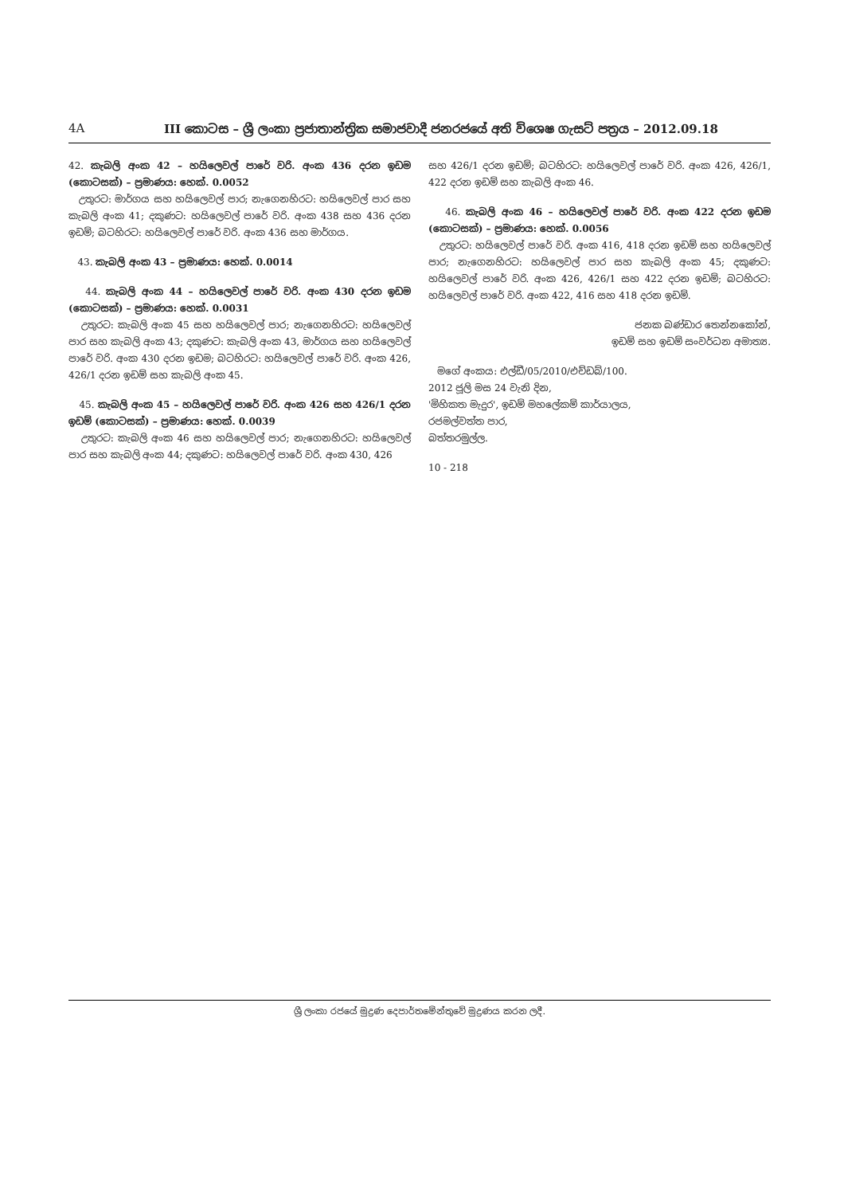4A III කොටස – ශ්‍රී ලංකා ප්‍රජාතාන්ත්‍රික සමාජවාදී ජනරජයේ අති විශෙෂ ගැසට් පත්‍රය – 2012.09.18
42. කැබලි අංක 42 – හයිලෙවල් පාරේ වරි. අංක 436 දරන ඉඩම (කොටසක්) – ප්‍රමාණය: හෙක්. 0.0052
උතුරට: මාර්ගය සහ හයිලෙවල් පාර; නැගෙනහිරට: හයිලෙවල් පාර සහ කැබලි අංක 41; දකුණට: හයිලෙවල් පාරේ වරි. අංක 438 සහ 436 දරන ඉඩම්; බටහිරට: හයිලෙවල් පාරේ වරි. අංක 436 සහ මාර්ගය.
43. කැබලි අංක 43 – ප්‍රමාණය: හෙක්. 0.0014
44. කැබලි අංක 44 – හයිලෙවල් පාරේ වරි. අංක 430 දරන ඉඩම (කොටසක්) – ප්‍රමාණය: හෙක්. 0.0031
උතුරට: කැබලි අංක 45 සහ හයිලෙවල් පාර; නැගෙනහිරට: හයිලෙවල් පාර සහ කැබලි අංක 43; දකුණට: කැබලි අංක 43, මාර්ගය සහ හයිලෙවල් පාරේ වරි. අංක 430 දරන ඉඩම; බටහිරට: හයිලෙවල් පාරේ වරි. අංක 426, 426/1 දරන ඉඩම් සහ කැබලි අංක 45.
45. කැබලි අංක 45 – හයිලෙවල් පාරේ වරි. අංක 426 සහ 426/1 දරන ඉඩම් (කොටසක්) – ප්‍රමාණය: හෙක්. 0.0039
උතුරට: කැබලි අංක 46 සහ හයිලෙවල් පාර; නැගෙනහිරට: හයිලෙවල් පාර සහ කැබලි අංක 44; දකුණට: හයිලෙවල් පාරේ වරි. අංක 430, 426
සහ 426/1 දරන ඉඩම්; බටහිරට: හයිලෙවල් පාරේ වරි. අංක 426, 426/1, 422 දරන ඉඩම් සහ කැබලි අංක 46.
46. කැබලි අංක 46 – හයිලෙවල් පාරේ වරි. අංක 422 දරන ඉඩම (කොටසක්) – ප්‍රමාණය: හෙක්. 0.0056
උතුරට: හයිලෙවල් පාරේ වරි. අංක 416, 418 දරන ඉඩම් සහ හයිලෙවල් පාර; නැගෙනහිරට: හයිලෙවල් පාර සහ කැබලි අංක 45; දකුණට: හයිලෙවල් පාරේ වරි. අංක 426, 426/1 සහ 422 දරන ඉඩම්; බටහිරට: හයිලෙවල් පාරේ වරි. අංක 422, 416 සහ 418 දරන ඉඩම්.
ජනක බණ්ඩාර තෙන්නකෝන්,
ඉඩම් සහ ඉඩම් සංවර්ධන අමාත්‍ය.
මගේ අංකය: එල්ඩී/05/2010/එච්ඩබ්/100.
2012 ජූලි මස 24 වැනි දින,
'මිහිකත මැදුර', ඉඩම් මහලේකම් කාර්යාලය,
රජමල්වත්ත පාර,
බත්තරමුල්ල.
10 - 218
ශ්‍රී ලංකා රජයේ මුද්‍රණ දෙපාර්තමේන්තුවේ මුද්‍රණය කරන ලදී.